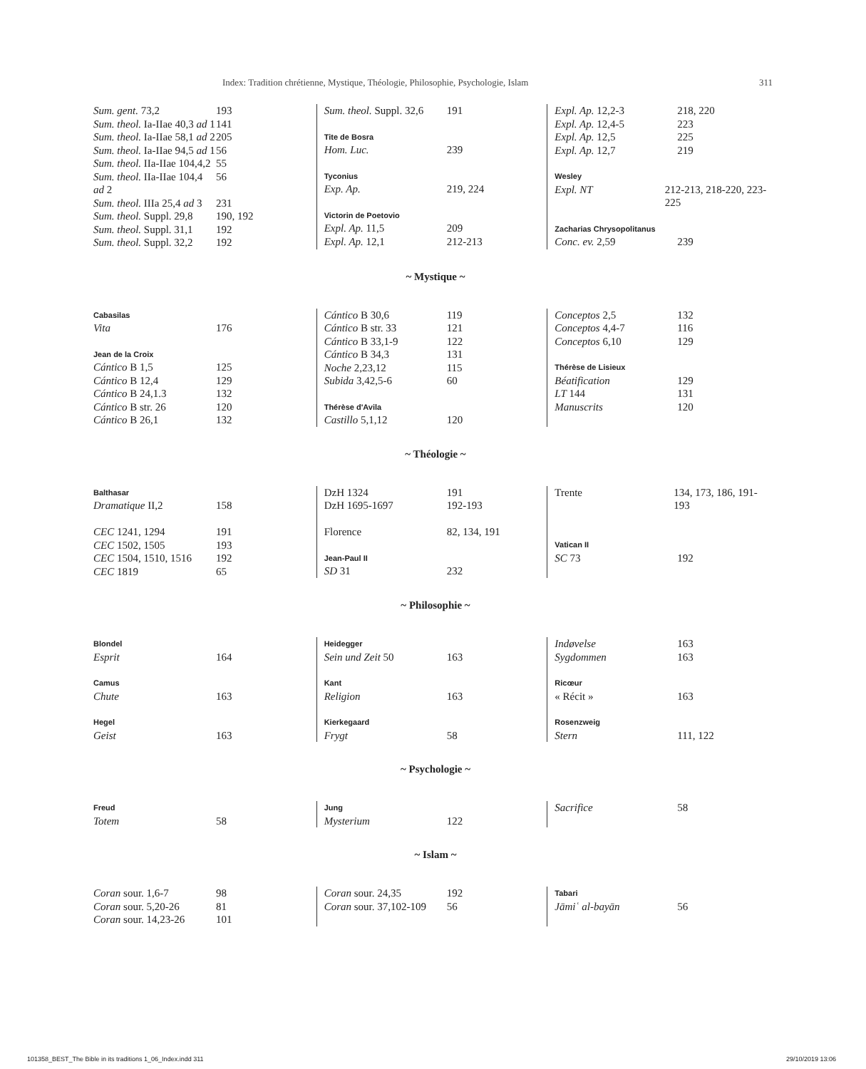Index: Tradition chrétienne, Mystique, Théologie, Philosophie, Psychologie, Islam 311
Sum. gent. 73,2 193
Sum. theol. Ia-IIae 40,3 ad 1 141
Sum. theol. Ia-IIae 58,1 ad 2 205
Sum. theol. Ia-IIae 94,5 ad 1 56
Sum. theol. IIa-IIae 104,4,2 55
Sum. theol. IIa-IIae 104,4 ad 2 56
Sum. theol. IIIa 25,4 ad 3 231
Sum. theol. Suppl. 29,8 190, 192
Sum. theol. Suppl. 31,1 192
Sum. theol. Suppl. 32,2 192
Sum. theol. Suppl. 32,6 191
Tite de Bosra
Hom. Luc. 239
Tyconius
Exp. Ap. 219, 224
Victorin de Poetovio
Expl. Ap. 11,5 209
Expl. Ap. 12,1 212-213
Expl. Ap. 12,2-3 218, 220
Expl. Ap. 12,4-5 223
Expl. Ap. 12,5 225
Expl. Ap. 12,7 219
Wesley
Expl. NT 212-213, 218-220, 223-225
Zacharias Chrysopolitanus
Conc. ev. 2,59 239
~ Mystique ~
Cabasilas
Vita 176
Jean de la Croix
Cántico B 1,5 125
Cántico B 12,4 129
Cántico B 24,1.3 132
Cántico B str. 26 120
Cántico B 26,1 132
Cántico B 30,6 119
Cántico B str. 33 121
Cántico B 33,1-9 122
Cántico B 34,3 131
Noche 2,23,12 115
Subida 3,42,5-6 60
Thérèse d'Avila
Castillo 5,1,12 120
Conceptos 2,5 132
Conceptos 4,4-7 116
Conceptos 6,10 129
Thérèse de Lisieux
Béatification 129
LT 144 131
Manuscrits 120
~ Théologie ~
Balthasar
Dramatique II,2 158
CEC 1241, 1294 191
CEC 1502, 1505 193
CEC 1504, 1510, 1516 192
CEC 1819 65
DzH 1324 191
DzH 1695-1697 192-193
Florence 82, 134, 191
Jean-Paul II
SD 31 232
Trente 134, 173, 186, 191-193
Vatican II
SC 73 192
~ Philosophie ~
Blondel
Esprit 164
Camus
Chute 163
Hegel
Geist 163
Heidegger
Sein und Zeit 50 163
Kant
Religion 163
Kierkegaard
Frygt 58
Indøvelse 163
Sygdommen 163
Ricœur
« Récit » 163
Rosenzweig
Stern 111, 122
~ Psychologie ~
Freud
Totem 58
Jung
Mysterium 122
Sacrifice 58
~ Islam ~
Coran sour. 1,6-7 98
Coran sour. 5,20-26 81
Coran sour. 14,23-26 101
Coran sour. 24,35 192
Coran sour. 37,102-109 56
Tabari
Jāmiʿ al-bayān 56
101358_BEST_The Bible in its traditions 1_06_Index.indd 311 29/10/2019 13:06